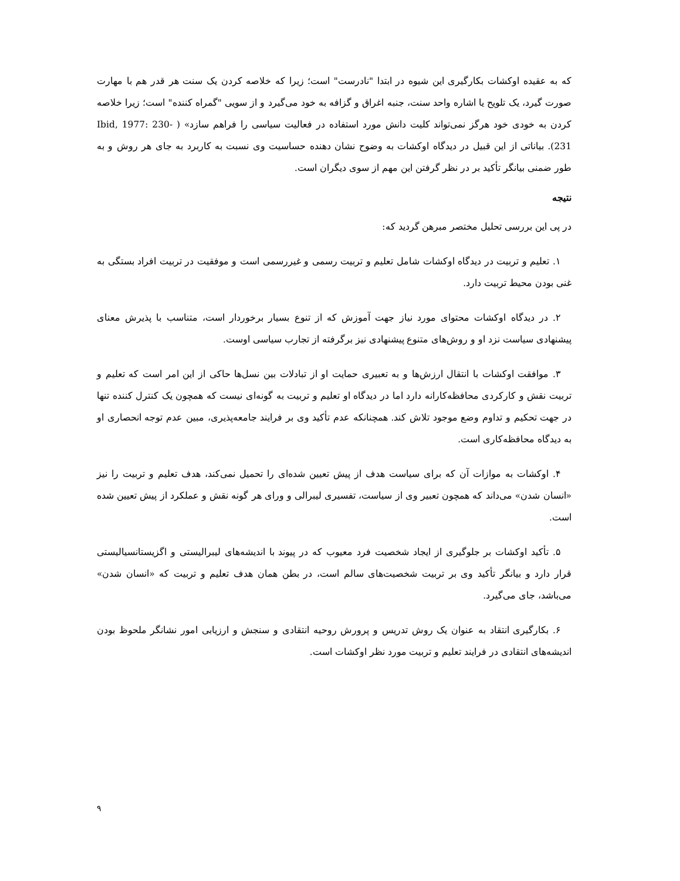که به عقیده اوکشات بکارگیری این شیوه در ابتدا "نادرست" است؛ زیرا که خلاصه کردن یک سنت هر قدر هم با مهارت صورت گیرد، یک تلویح یا اشاره واحد سنت، جنبه اغراق و گزافه به خود می‌گیرد و از سویی "گمراه کننده" است؛ زیرا خلاصه کردن به خودی خود هرگز نمی‌تواند کلیت دانش مورد استفاده در فعالیت سیاسی را فراهم سازد» ( Ibid, 1977: 230-231). بیاناتی از این قبیل در دیدگاه اوکشات به وضوح نشان دهنده حساسیت وی نسبت به کاربرد به جای هر روش و به طور ضمنی بیانگر تأکید بر در نظر گرفتن این مهم از سوی دیگران است.
نتیجه
در پی این بررسی تحلیل مختصر مبرهن گردید که:
۱. تعلیم و تربیت در دیدگاه اوکشات شامل تعلیم و تربیت رسمی و غیررسمی است و موفقیت در تربیت افراد بستگی به غنی بودن محیط تربیت دارد.
۲. در دیدگاه اوکشات محتوای مورد نیاز جهت آموزش که از تنوع بسیار برخوردار است، متناسب با پذیرش معنای پیشنهادی سیاست نزد او و روش‌های متنوع پیشنهادی نیز برگرفته از تجارب سیاسی اوست.
۳. موافقت اوکشات با انتقال ارزش‌ها و به تعبیری حمایت او از تبادلات بین نسل‌ها حاکی از این امر است که تعلیم و تربیت نقش و کارکردی محافظه‌کارانه دارد اما در دیدگاه او تعلیم و تربیت به گونه‌ای نیست که همچون یک کنترل کننده تنها در جهت تحکیم و تداوم وضع موجود تلاش کند. همچنانکه عدم تأکید وی بر فرایند جامعه‌پذیری، مبین عدم توجه انحصاری او به دیدگاه محافظه‌کاری است.
۴. اوکشات به موازات آن که برای سیاست هدف از پیش تعیین شده‌ای را تحمیل نمی‌کند، هدف تعلیم و تربیت را نیز «انسان شدن» می‌داند که همچون تعبیر وی از سیاست، تفسیری لیبرالی و ورای هر گونه نقش و عملکرد از پیش تعیین شده است.
۵. تأکید اوکشات بر جلوگیری از ایجاد شخصیت فرد معیوب که در پیوند با اندیشه‌های لیبرالیستی و اگزیستانسیالیستی قرار دارد و بیانگر تأکید وی بر تربیت شخصیت‌های سالم است، در بطن همان هدف تعلیم و تربیت که «انسان شدن» می‌باشد، جای می‌گیرد.
۶. بکارگیری انتقاد به عنوان یک روش تدریس و پرورش روحیه انتقادی و سنجش و ارزیابی امور نشانگر ملحوظ بودن اندیشه‌های انتقادی در فرایند تعلیم و تربیت مورد نظر اوکشات است.
۹